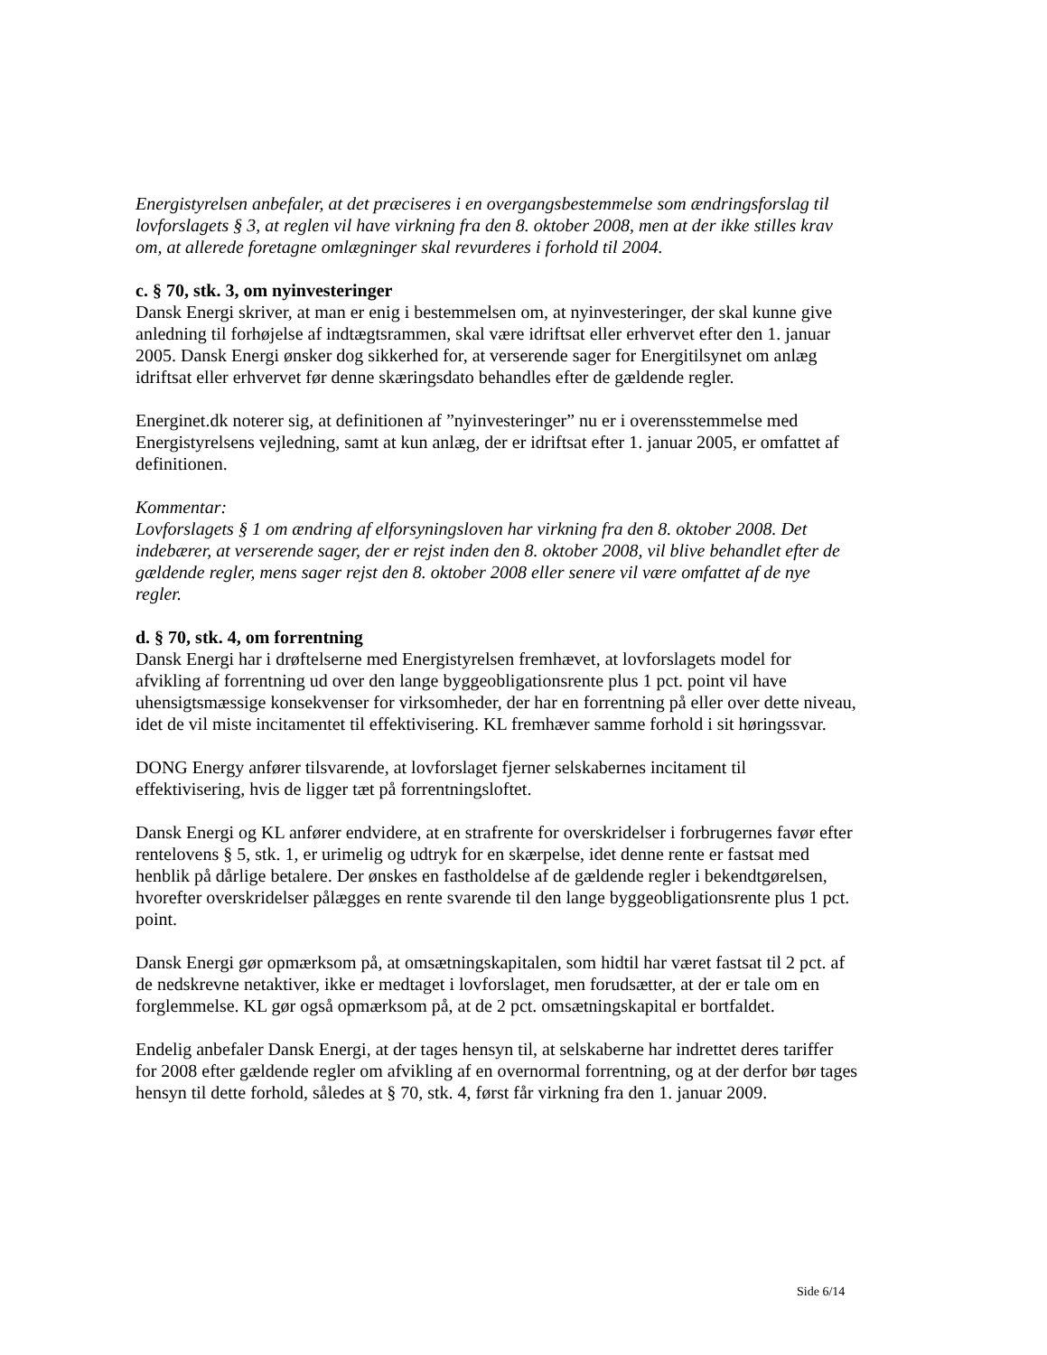Energistyrelsen anbefaler, at det præciseres i en overgangsbestemmelse som ændringsforslag til lovforslagets § 3, at reglen vil have virkning fra den 8. oktober 2008, men at der ikke stilles krav om, at allerede foretagne omlægninger skal revurderes i forhold til 2004.
c. § 70, stk. 3, om nyinvesteringer
Dansk Energi skriver, at man er enig i bestemmelsen om, at nyinvesteringer, der skal kunne give anledning til forhøjelse af indtægtsrammen, skal være idriftsat eller erhvervet efter den 1. januar 2005. Dansk Energi ønsker dog sikkerhed for, at verserende sager for Energitilsynet om anlæg idriftsat eller erhvervet før denne skæringsdato behandles efter de gældende regler.
Energinet.dk noterer sig, at definitionen af ”nyinvesteringer” nu er i overensstemmelse med Energistyrelsens vejledning, samt at kun anlæg, der er idriftsat efter 1. januar 2005, er omfattet af definitionen.
Kommentar:
Lovforslagets § 1 om ændring af elforsyningsloven har virkning fra den 8. oktober 2008. Det indebærer, at verserende sager, der er rejst inden den 8. oktober 2008, vil blive behandlet efter de gældende regler, mens sager rejst den 8. oktober 2008 eller senere vil være omfattet af de nye regler.
d. § 70, stk. 4, om forrentning
Dansk Energi har i drøftelserne med Energistyrelsen fremhævet, at lovforslagets model for afvikling af forrentning ud over den lange byggeobligationsrente plus 1 pct. point vil have uhensigtsmæssige konsekvenser for virksomheder, der har en forrentning på eller over dette niveau, idet de vil miste incitamentet til effektivisering. KL fremhæver samme forhold i sit høringssvar.
DONG Energy anfører tilsvarende, at lovforslaget fjerner selskabernes incitament til effektivisering, hvis de ligger tæt på forrentningsloftet.
Dansk Energi og KL anfører endvidere, at en strafrente for overskridelser i forbrugernes favør efter rentelovens § 5, stk. 1, er urimelig og udtryk for en skærpelse, idet denne rente er fastsat med henblik på dårlige betalere. Der ønskes en fastholdelse af de gældende regler i bekendtgørelsen, hvorefter overskridelser pålægges en rente svarende til den lange byggeobligationsrente plus 1 pct. point.
Dansk Energi gør opmærksom på, at omsætningskapitalen, som hidtil har været fastsat til 2 pct. af de nedskrevne netaktiver, ikke er medtaget i lovforslaget, men forudsætter, at der er tale om en forglemmelse. KL gør også opmærksom på, at de 2 pct. omsætningskapital er bortfaldet.
Endelig anbefaler Dansk Energi, at der tages hensyn til, at selskaberne har indrettet deres tariffer for 2008 efter gældende regler om afvikling af en overnormal forrentning, og at der derfor bør tages hensyn til dette forhold, således at § 70, stk. 4, først får virkning fra den 1. januar 2009.
Side 6/14